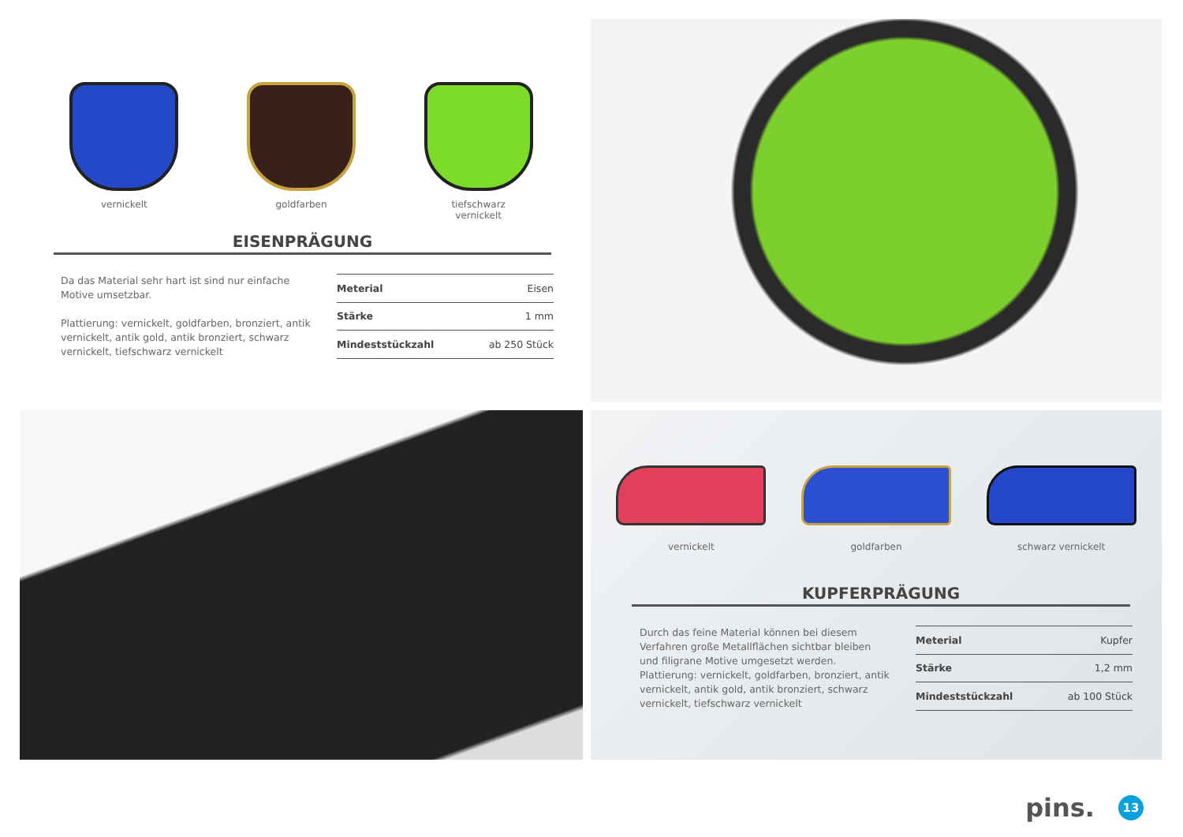vernickelt goldfarben tiefschwarz
vernickelt
EISENPRÄGUNG
Da das Material sehr hart ist sind nur einfache Motive umsetzbar.
Plattierung: vernickelt, goldfarben, bronziert, antik vernickelt, antik gold, antik bronziert, schwarz vernickelt, tiefschwarz vernickelt
| Meterial | Eisen |
| Stärke | 1 mm |
| Mindeststückzahl | ab 250 Stück |
vernickelt goldfarben schwarz vernickelt
KUPFERPRÄGUNG
Durch das feine Material können bei diesem Verfahren große Metallflächen sichtbar bleiben und filigrane Motive umgesetzt werden.
Plattierung: vernickelt, goldfarben, bronziert, antik vernickelt, antik gold, antik bronziert, schwarz vernickelt, tiefschwarz vernickelt
| Meterial | Kupfer |
| Stärke | 1,2 mm |
| Mindeststückzahl | ab 100 Stück |
pins. 13